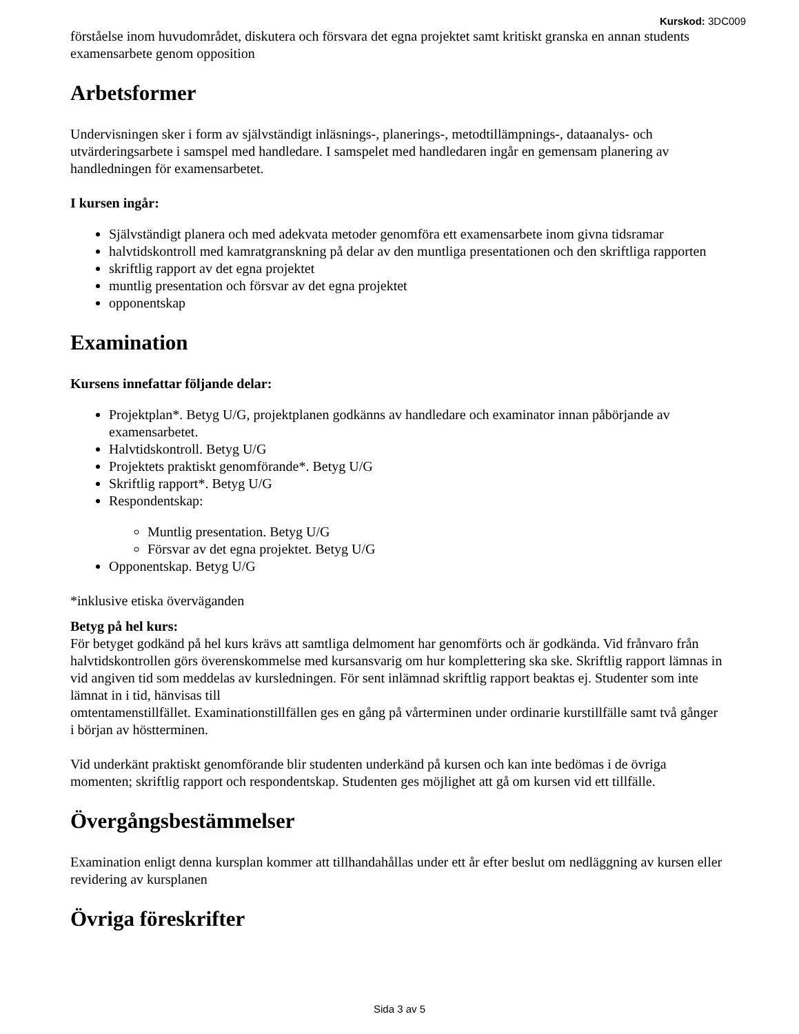Kurskod: 3DC009
förståelse inom huvudområdet, diskutera och försvara det egna projektet samt kritiskt granska en annan students examensarbete genom opposition
Arbetsformer
Undervisningen sker i form av självständigt inläsnings-, planerings-, metodtillämpnings-, dataanalys- och utvärderingsarbete i samspel med handledare. I samspelet med handledaren ingår en gemensam planering av handledningen för examensarbetet.
I kursen ingår:
Självständigt planera och med adekvata metoder genomföra ett examensarbete inom givna tidsramar
halvtidskontroll med kamratgranskning på delar av den muntliga presentationen och den skriftliga rapporten
skriftlig rapport av det egna projektet
muntlig presentation och försvar av det egna projektet
opponentskap
Examination
Kursens innefattar följande delar:
Projektplan*. Betyg U/G, projektplanen godkänns av handledare och examinator innan påbörjande av examensarbetet.
Halvtidskontroll. Betyg U/G
Projektets praktiskt genomförande*. Betyg U/G
Skriftlig rapport*. Betyg U/G
Respondentskap:
Muntlig presentation. Betyg U/G
Försvar av det egna projektet. Betyg U/G
Opponentskap. Betyg U/G
*inklusive etiska överväganden
Betyg på hel kurs:
För betyget godkänd på hel kurs krävs att samtliga delmoment har genomförts och är godkända. Vid frånvaro från halvtidskontrollen görs överenskommelse med kursansvarig om hur komplettering ska ske. Skriftlig rapport lämnas in vid angiven tid som meddelas av kursledningen. För sent inlämnad skriftlig rapport beaktas ej. Studenter som inte lämnat in i tid, hänvisas till
omtentamenstillfället. Examinationstillfällen ges en gång på vårterminen under ordinarie kurstillfälle samt två gånger i början av höstterminen.
Vid underkänt praktiskt genomförande blir studenten underkänd på kursen och kan inte bedömas i de övriga momenten; skriftlig rapport och respondentskap. Studenten ges möjlighet att gå om kursen vid ett tillfälle.
Övergångsbestämmelser
Examination enligt denna kursplan kommer att tillhandahållas under ett år efter beslut om nedläggning av kursen eller revidering av kursplanen
Övriga föreskrifter
Sida 3 av 5